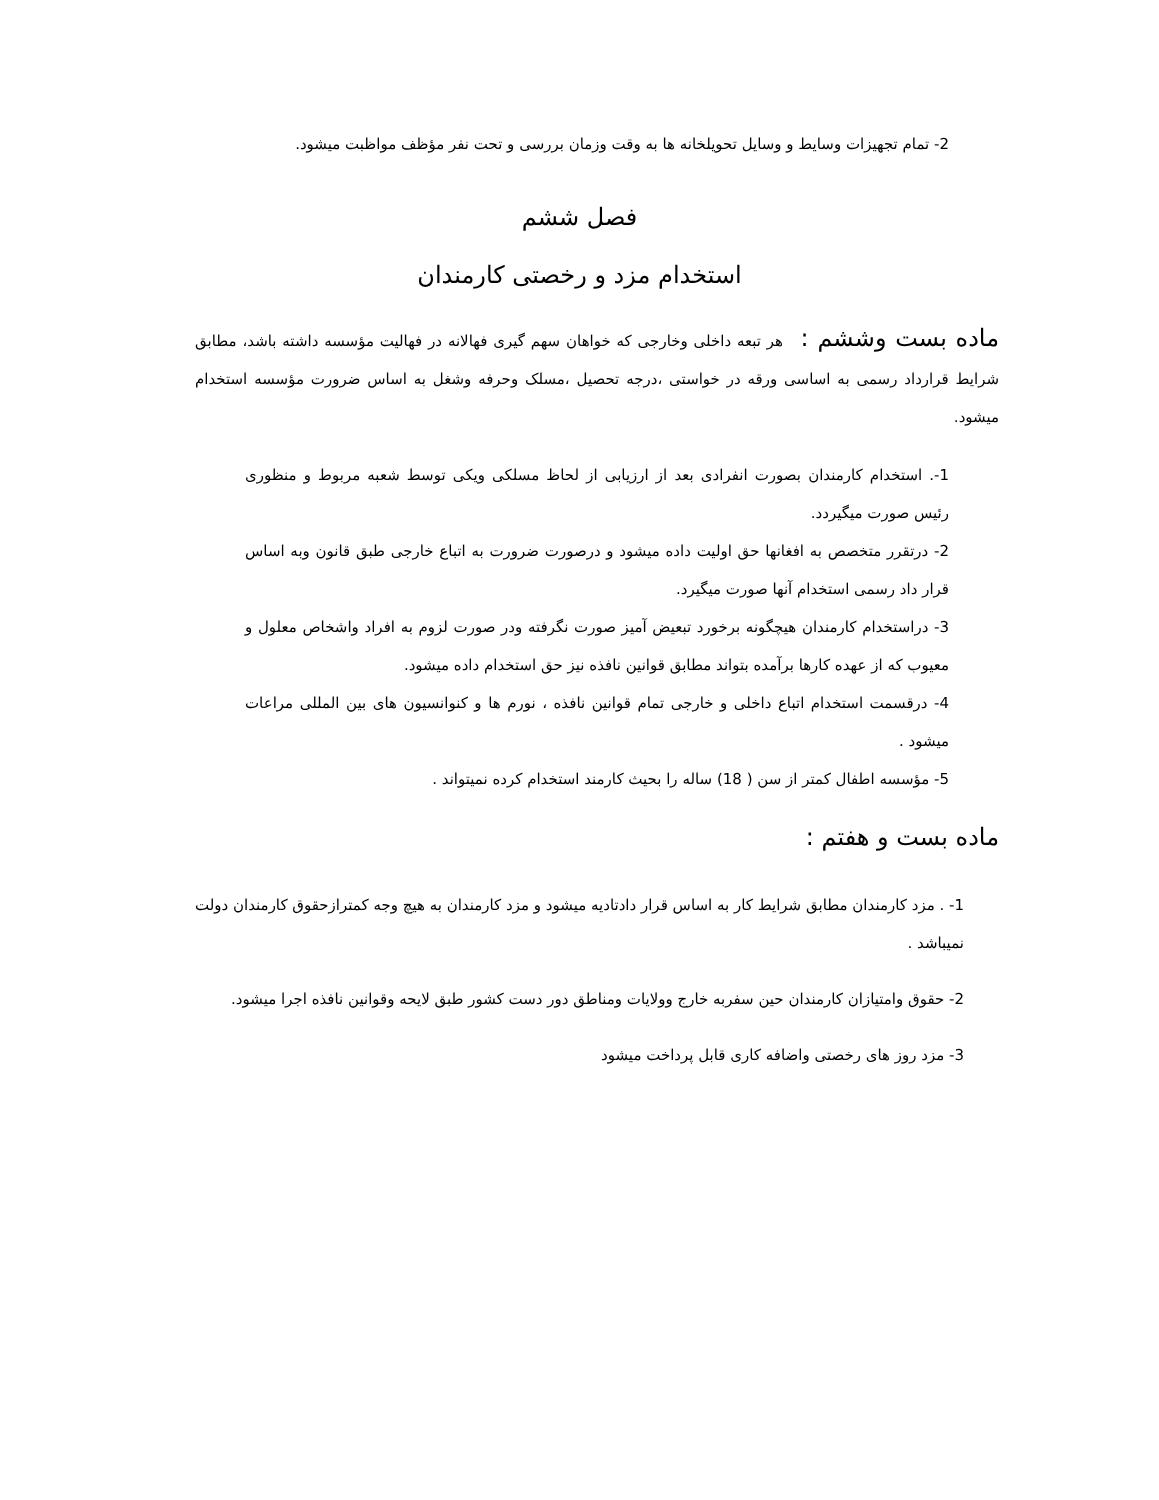2- تمام تجهیزات وسایط و وسایل تحویلخانه ها به وقت وزمان بررسی و تحت نفر مؤظف مواظبت میشود.
فصل ششم
استخدام مزد و رخصتی کارمندان
ماده بست وششم : هر تبعه داخلی وخارجی که خواهان سهم گیری فهالانه در فهالیت مؤسسه داشته باشد، مطابق شرایط قرارداد رسمی به اساسی ورقه در خواستی ،درجه تحصیل ،مسلک وحرفه وشغل به اساس ضرورت مؤسسه استخدام میشود.
1-. استخدام کارمندان بصورت انفرادی بعد از ارزیابی از لحاظ مسلکی ویکی توسط شعبه مربوط و منظوری رئیس صورت میگیردد.
2- درتقرر متخصص به افغانها حق اولیت داده میشود و درصورت ضرورت به اتباع خارجی طبق قانون وبه اساس قرار داد رسمی استخدام آنها صورت میگیرد.
3- دراستخدام کارمندان هیچگونه برخورد تبعیض آمیز صورت نگرفته ودر صورت لزوم به افراد واشخاص معلول و معیوب که از عهده کارها برآمده بتواند مطابق قوانین نافذه نیز حق استخدام داده میشود.
4- درقسمت استخدام اتباع داخلی و خارجی تمام قوانین نافذه ، نورم ها و کنوانسیون های بین المللی مراعات میشود .
5- مؤسسه اطفال کمتر از سن ( 18) ساله را بحیث کارمند استخدام کرده نمیتواند .
ماده بست و هفتم :
1- . مزد کارمندان مطابق شرایط کار به اساس قرار دادتادیه میشود و مزد کارمندان به هیچ وجه کمترازحقوق کارمندان دولت نمیباشد .
2- حقوق وامتیازان کارمندان حین سفربه خارج وولایات ومناطق دور دست کشور طبق لایحه وقوانین نافذه اجرا میشود.
3- مزد روز های رخصتی واضافه کاری قابل پرداخت میشود